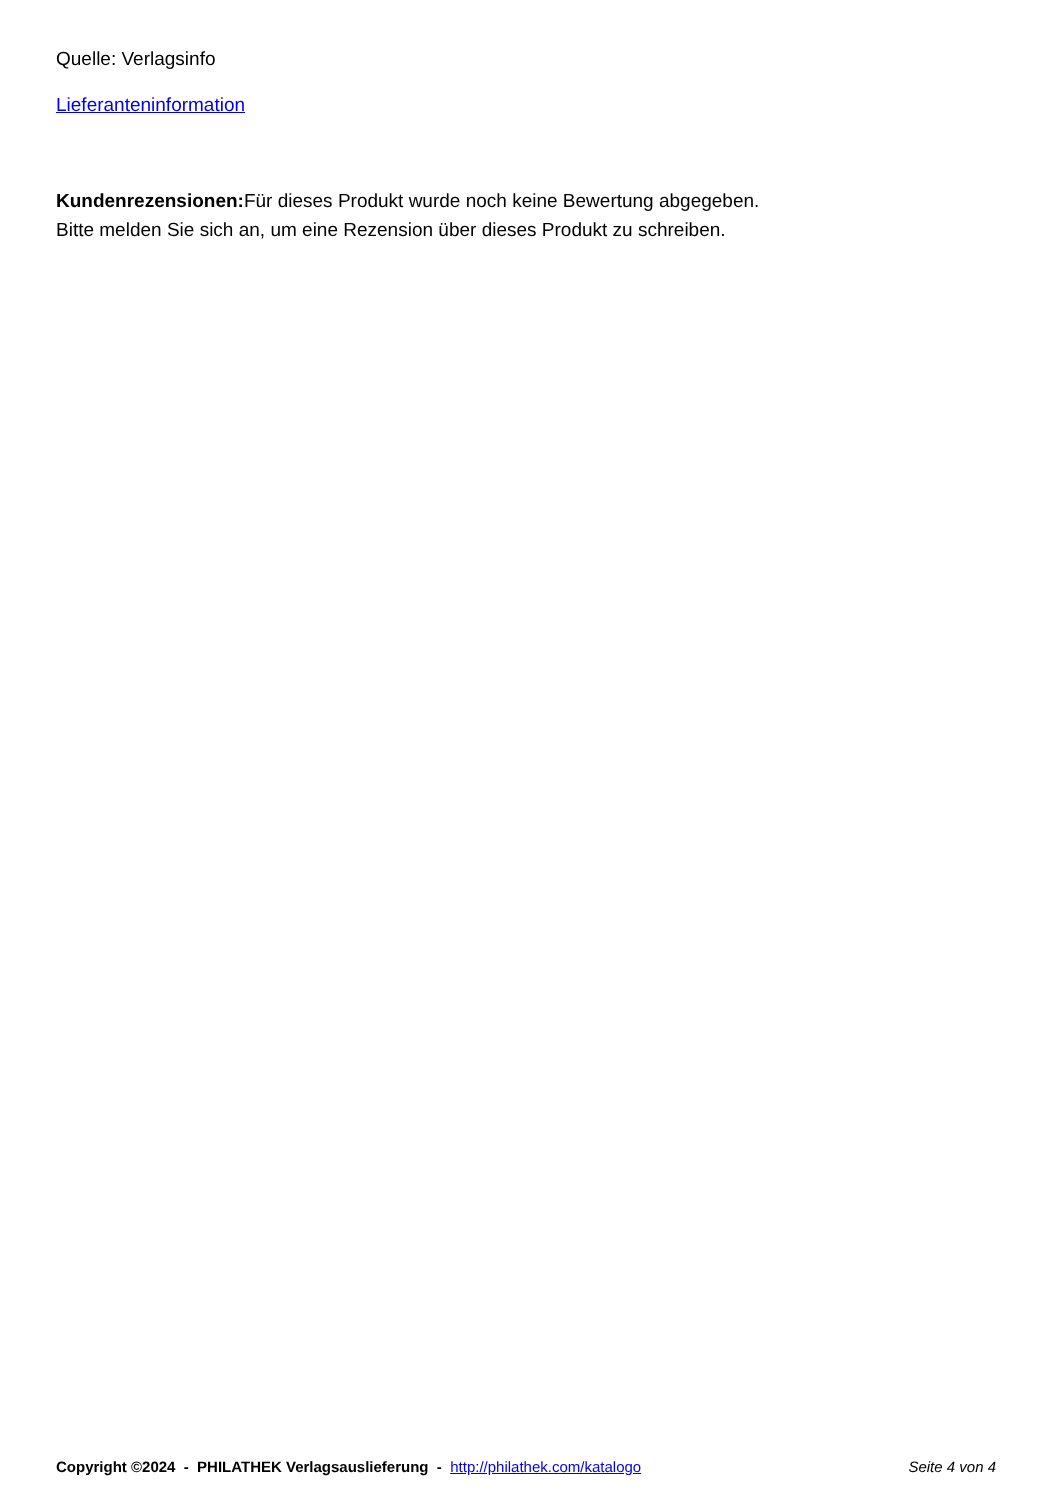Quelle: Verlagsinfo
Lieferanteninformation
Kundenrezensionen: Für dieses Produkt wurde noch keine Bewertung abgegeben.
Bitte melden Sie sich an, um eine Rezension über dieses Produkt zu schreiben.
Copyright ©2024 - PHILATHEK Verlagsauslieferung - http://philathek.com/katalogo Seite 4 von 4